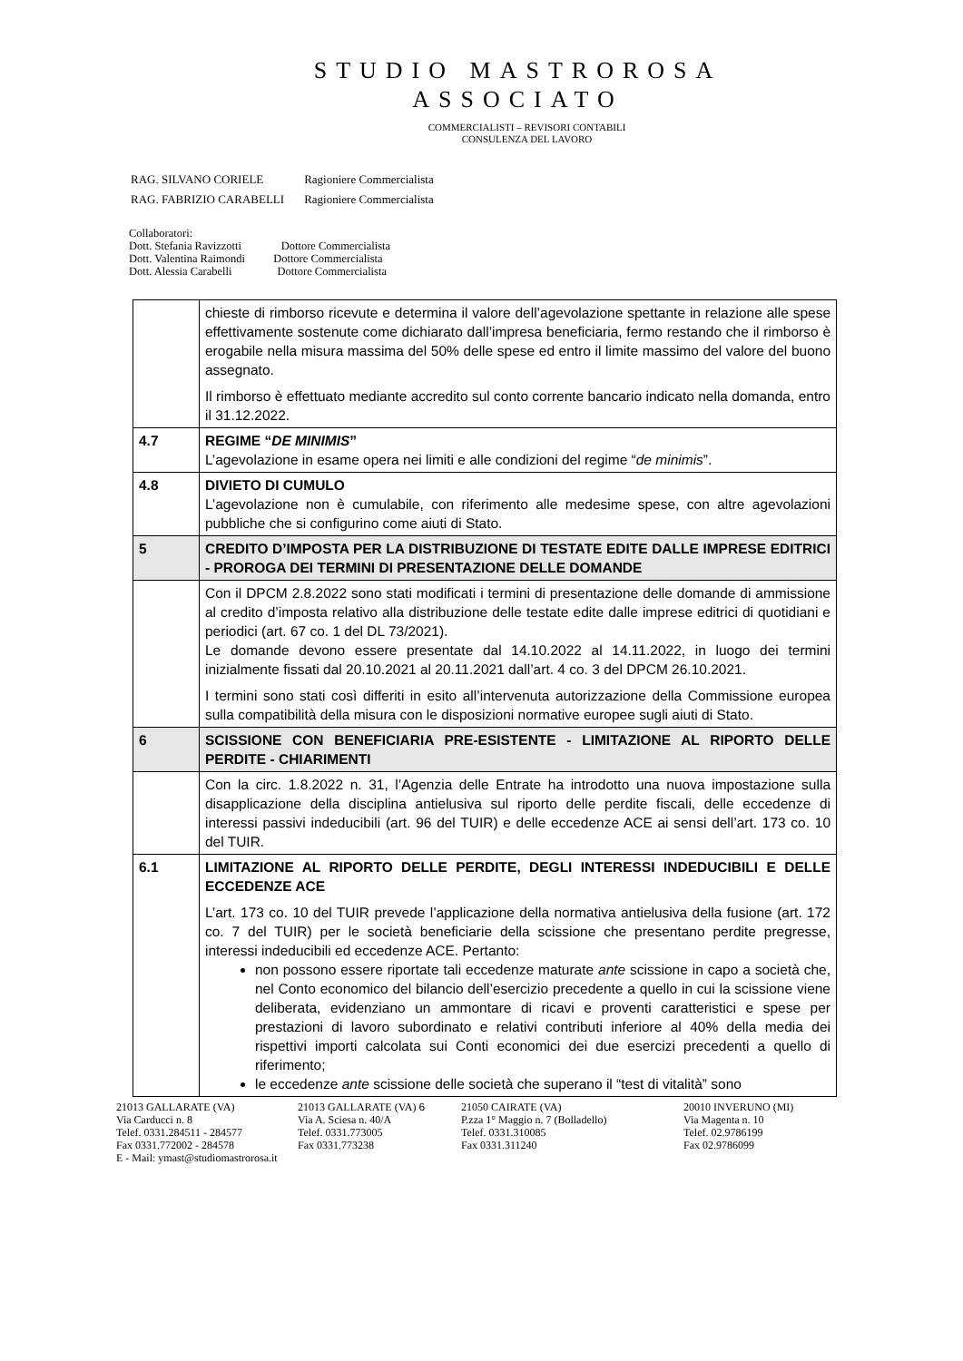STUDIO MASTROROSA
ASSOCIATO
COMMERCIALISTI – REVISORI CONTABILI
CONSULENZA DEL LAVORO
| RAG. SILVANO CORIELE | Ragioniere Commercialista |
| RAG. FABRIZIO CARABELLI | Ragioniere Commercialista |
Collaboratori:
Dott. Stefania Ravizzotti Dottore Commercialista
Dott. Valentina Raimondi Dottore Commercialista
Dott. Alessia Carabelli Dottore Commercialista
| | chieste di rimborso ricevute e determina il valore dell’agevolazione spettante in relazione alle spese effettivamente sostenute come dichiarato dall’impresa beneficiaria, fermo restando che il rimborso è erogabile nella misura massima del 50% delle spese ed entro il limite massimo del valore del buono assegnato. Il rimborso è effettuato mediante accredito sul conto corrente bancario indicato nella domanda, entro il 31.12.2022. |
| 4.7 | REGIME “ DE MINIMIS ” L’agevolazione in esame opera nei limiti e alle condizioni del regime “ de minimis ”. |
| 4.8 | DIVIETO DI CUMULO L’agevolazione non è cumulabile, con riferimento alle medesime spese, con altre agevolazioni pubbliche che si configurino come aiuti di Stato. |
| 5 | CREDITO D’IMPOSTA PER LA DISTRIBUZIONE DI TESTATE EDITE DALLE IMPRESE EDITRICI - PROROGA DEI TERMINI DI PRESENTAZIONE DELLE DOMANDE |
| | Con il DPCM 2.8.2022 sono stati modificati i termini di presentazione delle domande di ammissione al credito d’imposta relativo alla distribuzione delle testate edite dalle imprese editrici di quotidiani e periodici (art. 67 co. 1 del DL 73/2021). Le domande devono essere presentate dal 14.10.2022 al 14.11.2022, in luogo dei termini inizialmente fissati dal 20.10.2021 al 20.11.2021 dall’art. 4 co. 3 del DPCM 26.10.2021. I termini sono stati così differiti in esito all’intervenuta autorizzazione della Commissione europea sulla compatibilità della misura con le disposizioni normative europee sugli aiuti di Stato. |
| 6 | SCISSIONE CON BENEFICIARIA PRE-ESISTENTE - LIMITAZIONE AL RIPORTO DELLE PERDITE - CHIARIMENTI |
| | Con la circ. 1.8.2022 n. 31, l’Agenzia delle Entrate ha introdotto una nuova impostazione sulla disapplicazione della disciplina antielusiva sul riporto delle perdite fiscali, delle eccedenze di interessi passivi indeducibili (art. 96 del TUIR) e delle eccedenze ACE ai sensi dell’art. 173 co. 10 del TUIR. |
| 6.1 | LIMITAZIONE AL RIPORTO DELLE PERDITE, DEGLI INTERESSI INDEDUCIBILI E DELLE ECCEDENZE ACE L’art. 173 co. 10 del TUIR prevede l’applicazione della normativa antielusiva della fusione (art. 172 co. 7 del TUIR) per le società beneficiarie della scissione che presentano perdite pregresse, interessi indeducibili ed eccedenze ACE. Pertanto: non possono essere riportate tali eccedenze maturate ante scissione in capo a società che, nel Conto economico del bilancio dell’esercizio precedente a quello in cui la scissione viene deliberata, evidenziano un ammontare di ricavi e proventi caratteristici e spese per prestazioni di lavoro subordinato e relativi contributi inferiore al 40% della media dei rispettivi importi calcolata sui Conti economici dei due esercizi precedenti a quello di riferimento; le eccedenze ante scissione delle società che superano il “test di vitalità” sono |
21013 GALLARATE (VA)
Via Carducci n. 8
Telef. 0331.284511 - 284577
Fax 0331.772002 - 284578
E - Mail: ymast@studiomastrorosa.it
21013 GALLARATE (VA) 6
Via A. Sciesa n. 40/A
Telef. 0331.773005
Fax 0331.773238
21050 CAIRATE (VA)
P.zza 1° Maggio n. 7 (Bolladello)
Telef. 0331.310085
Fax 0331.311240
20010 INVERUNO (MI)
Via Magenta n. 10
Telef. 02.9786199
Fax 02.9786099